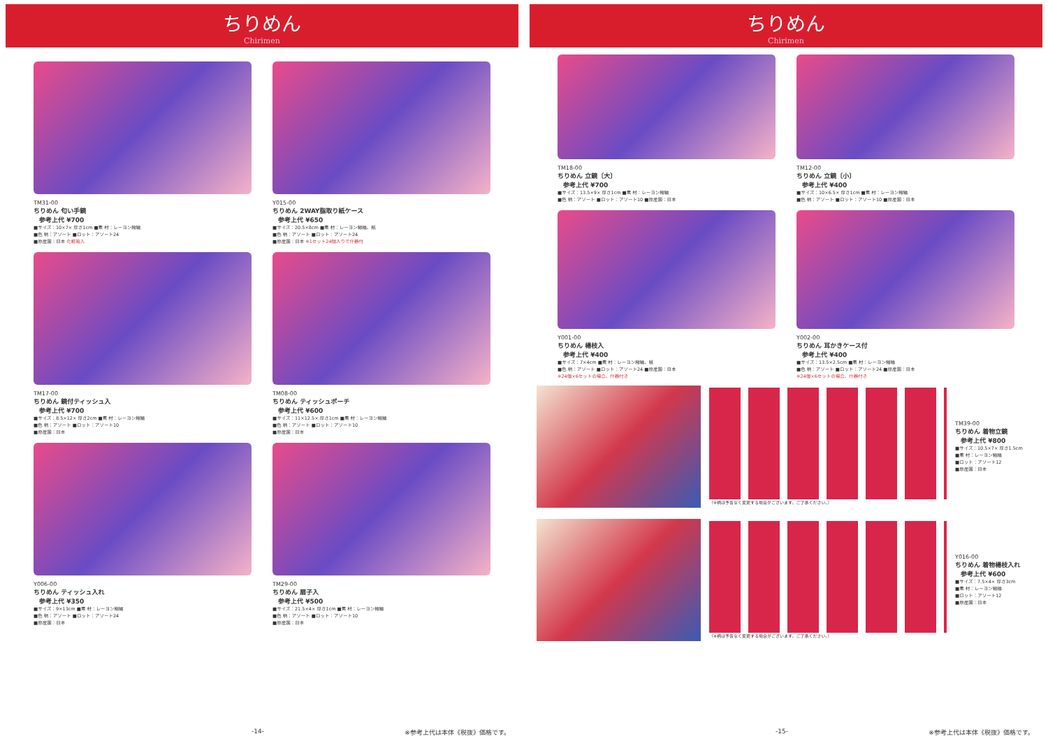ちりめん
Chirimen
TM31-00
ちりめん 匂い手鏡
参考上代 ¥700
■サイズ：10×7× 厚さ1cm ■素 材：レーヨン縮緬
■色 柄：アソート ■ロット：アソート24
■原産国：日本 化粧箱入
Y015-00
ちりめん 2WAY脂取り紙ケース
参考上代 ¥650
■サイズ：20.5×8cm ■素 材：レーヨン縮緬、紙
■色 柄：アソート ■ロット：アソート24
■原産国：日本 ※1セット24個入りで什器付
TM17-00
ちりめん 鏡付ティッシュ入
参考上代 ¥700
■サイズ：8.5×12× 厚さ2cm ■素 材：レーヨン縮緬
■色 柄：アソート ■ロット：アソート10
■原産国：日本
TM08-00
ちりめん ティッシュポーチ
参考上代 ¥600
■サイズ：11×12.5× 厚さ1cm ■素 材：レーヨン縮緬
■色 柄：アソート ■ロット：アソート10
■原産国：日本
Y006-00
ちりめん ティッシュ入れ
参考上代 ¥350
■サイズ：9×13cm ■素 材：レーヨン縮緬
■色 柄：アソート ■ロット：アソート24
■原産国：日本
TM29-00
ちりめん 扇子入
参考上代 ¥500
■サイズ：21.5×4× 厚さ1cm ■素 材：レーヨン縮緬
■色 柄：アソート ■ロット：アソート10
■原産国：日本
-14- ※参考上代は本体《税抜》価格です。
ちりめん
Chirimen
TM18-00
ちりめん 立鏡〔大〕
参考上代 ¥700
■サイズ：13.5×9× 厚さ1cm ■素 材：レーヨン縮緬
■色 柄：アソート ■ロット：アソート10 ■原産国：日本
TM12-00
ちりめん 立鏡〔小〕
参考上代 ¥400
■サイズ：10×6.5× 厚さ1cm ■素 材：レーヨン縮緬
■色 柄：アソート ■ロット：アソート10 ■原産国：日本
Y001-00
ちりめん 楊枝入
参考上代 ¥400
■サイズ：7×4cm ■素 材：レーヨン縮緬、紙
■色 柄：アソート ■ロット：アソート24 ■原産国：日本
※24個×6セットの場合、什器付き
Y002-00
ちりめん 耳かきケース付
参考上代 ¥400
■サイズ：13.5×2.5cm ■素 材：レーヨン縮緬
■色 柄：アソート ■ロット：アソート24 ■原産国：日本
※24個×6セットの場合、什器付き
（※柄は予告なく変更する場合がございます。ご了承ください。）
TM39-00
ちりめん 着物立鏡
参考上代 ¥800
■サイズ：10.5×7× 厚さ1.5cm
■素 材：レーヨン縮緬
■ロット：アソート12
■原産国：日本
（※柄は予告なく変更する場合がございます。ご了承ください。）
Y016-00
ちりめん 着物楊枝入れ
参考上代 ¥600
■サイズ：7.5×4× 厚さ3cm
■素 材：レーヨン縮緬
■ロット：アソート12
■原産国：日本
-15- ※参考上代は本体《税抜》価格です。